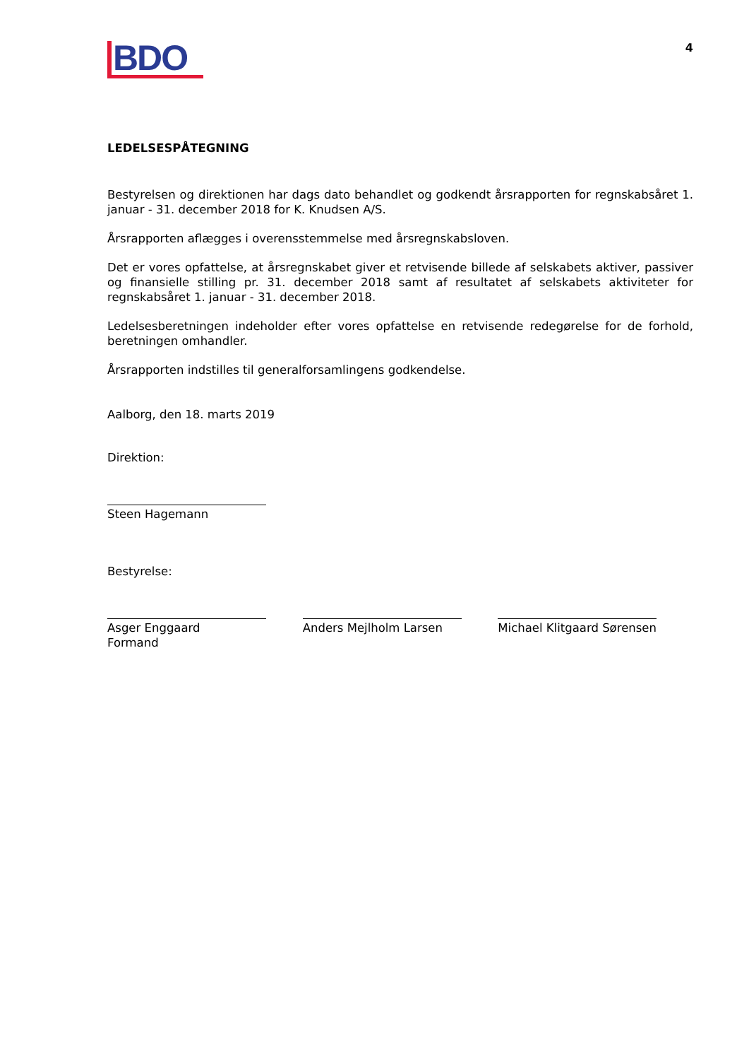BDO
4
LEDELSESPÅTEGNING
Bestyrelsen og direktionen har dags dato behandlet og godkendt årsrapporten for regnskabsåret 1. januar - 31. december 2018 for K. Knudsen A/S.
Årsrapporten aflægges i overensstemmelse med årsregnskabsloven.
Det er vores opfattelse, at årsregnskabet giver et retvisende billede af selskabets aktiver, passiver og finansielle stilling pr. 31. december 2018 samt af resultatet af selskabets aktiviteter for regnskabsåret 1. januar - 31. december 2018.
Ledelsesberetningen indeholder efter vores opfattelse en retvisende redegørelse for de forhold, beretningen omhandler.
Årsrapporten indstilles til generalforsamlingens godkendelse.
Aalborg, den 18. marts 2019
Direktion:
Steen Hagemann
Bestyrelse:
Asger Enggaard
Formand
Anders Mejlholm Larsen Michael Klitgaard Sørensen